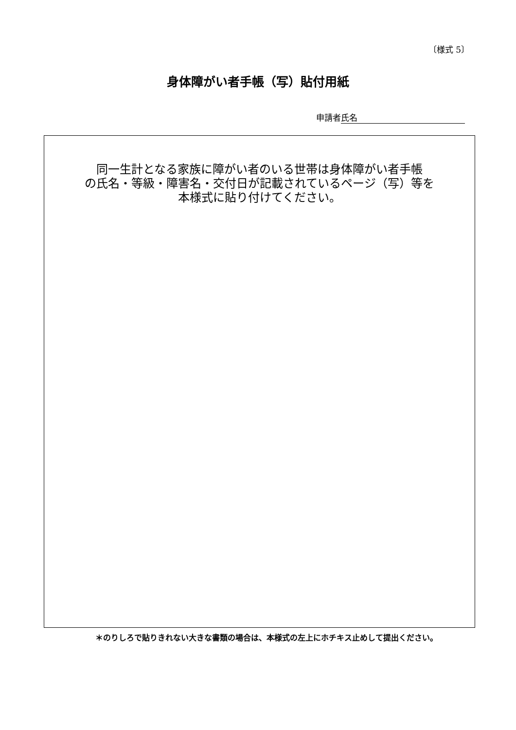〔様式 5〕
身体障がい者手帳（写）貼付用紙
申請者 氏名
同一生計となる家族に障がい者のいる世帯は身体障がい者手帳
の氏名・等級・障害名・交付日が記載されているページ（写）等を
本様式に貼り付けてください。
＊のりしろで貼りきれない大きな書類の場合は、本様式の左上にホチキス止めして提出ください。